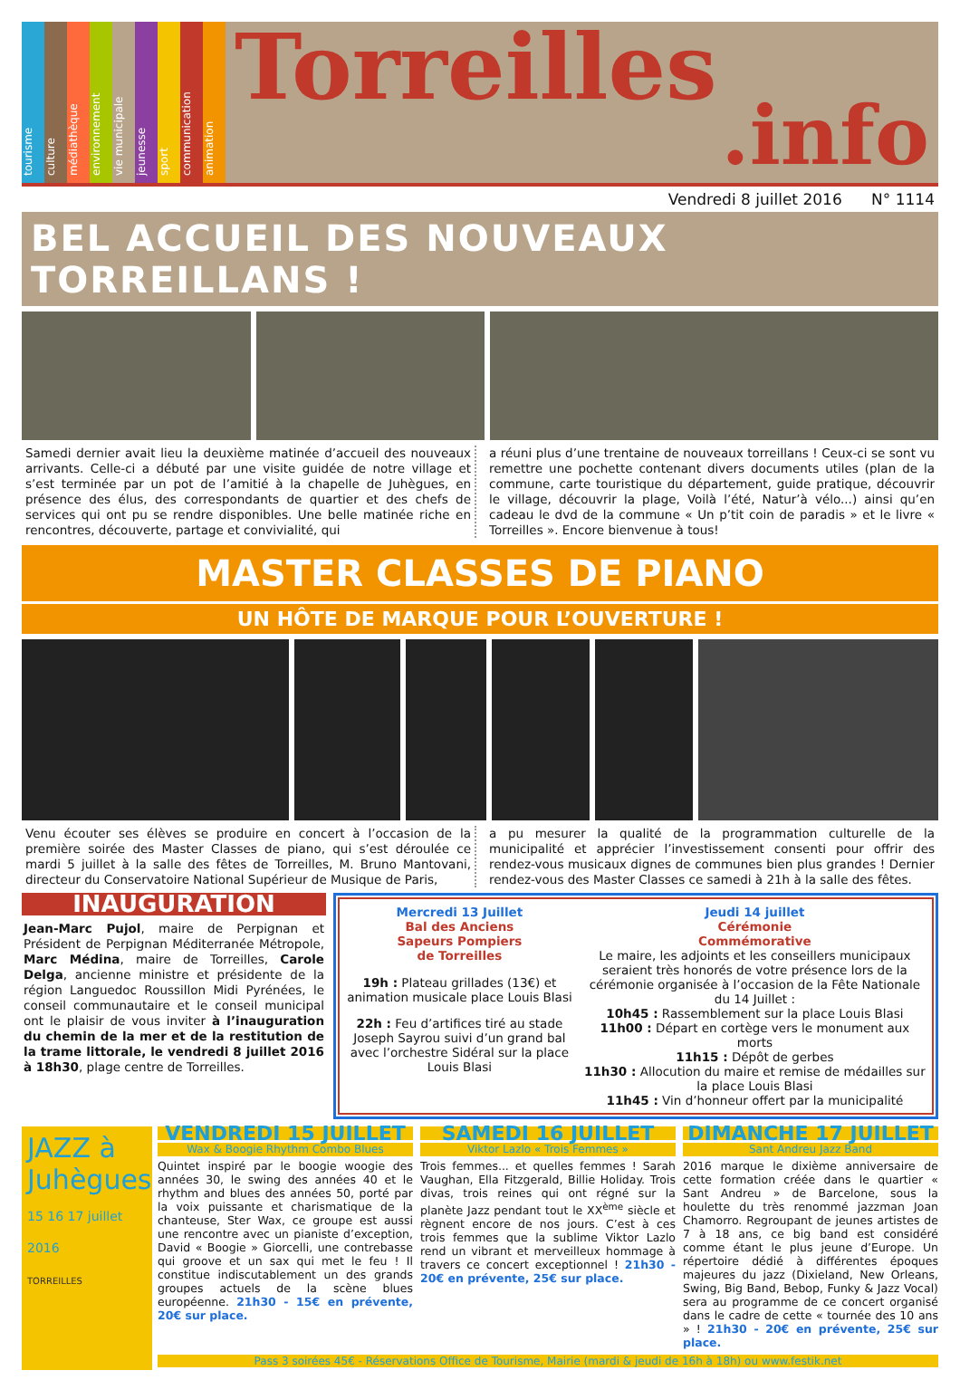tourisme
culture
médiathèque
environnement
vie municipale
jeunesse
sport
communication
animation
Torreilles.info
Vendredi 8 juillet 2016 N° 1114
BEL ACCUEIL DES NOUVEAUX TORREILLANS !
Samedi dernier avait lieu la deuxième matinée d’accueil des nouveaux arrivants. Celle-ci a débuté par une visite guidée de notre village et s’est terminée par un pot de l’amitié à la chapelle de Juhègues, en présence des élus, des correspondants de quartier et des chefs de services qui ont pu se rendre disponibles. Une belle matinée riche en rencontres, découverte, partage et convivialité, qui
a réuni plus d’une trentaine de nouveaux torreillans ! Ceux-ci se sont vu remettre une pochette contenant divers documents utiles (plan de la commune, carte touristique du département, guide pratique, découvrir le village, découvrir la plage, Voilà l’été, Natur’à vélo...) ainsi qu’en cadeau le dvd de la commune « Un p’tit coin de paradis » et le livre « Torreilles ». Encore bienvenue à tous!
MASTER CLASSES DE PIANO
UN HÔTE DE MARQUE POUR L’OUVERTURE !
Venu écouter ses élèves se produire en concert à l’occasion de la première soirée des Master Classes de piano, qui s’est déroulée ce mardi 5 juillet à la salle des fêtes de Torreilles, M. Bruno Mantovani, directeur du Conservatoire National Supérieur de Musique de Paris,
a pu mesurer la qualité de la programmation culturelle de la municipalité et apprécier l’investissement consenti pour offrir des rendez-vous musicaux dignes de communes bien plus grandes ! Dernier rendez-vous des Master Classes ce samedi à 21h à la salle des fêtes.
INAUGURATION
Jean-Marc Pujol, maire de Perpignan et Président de Perpignan Méditerranée Métropole, Marc Médina, maire de Torreilles, Carole Delga, ancienne ministre et présidente de la région Languedoc Roussillon Midi Pyrénées, le conseil communautaire et le conseil municipal ont le plaisir de vous inviter à l’inauguration du chemin de la mer et de la restitution de la trame littorale, le vendredi 8 juillet 2016 à 18h30, plage centre de Torreilles.
Mercredi 13 Juillet
Bal des Anciens
Sapeurs Pompiers
de Torreilles
19h : Plateau grillades (13€) et animation musicale place Louis Blasi
22h : Feu d’artifices tiré au stade Joseph Sayrou suivi d’un grand bal avec l’orchestre Sidéral sur la place Louis Blasi
Jeudi 14 juillet
Cérémonie
Commémorative
Le maire, les adjoints et les conseillers municipaux seraient très honorés de votre présence lors de la cérémonie organisée à l’occasion de la Fête Nationale du 14 Juillet :
10h45 : Rassemblement sur la place Louis Blasi
11h00 : Départ en cortège vers le monument aux morts
11h15 : Dépôt de gerbes
11h30 : Allocution du maire et remise de médailles sur la place Louis Blasi
11h45 : Vin d’honneur offert par la municipalité
JAZZ à Juhègues
15 16 17 juillet 2016
TORREILLES
VENDREDI 15 JUILLET
Wax & Boogie Rhythm Combo Blues
Quintet inspiré par le boogie woogie des années 30, le swing des années 40 et le rhythm and blues des années 50, porté par la voix puissante et charismatique de la chanteuse, Ster Wax, ce groupe est aussi une rencontre avec un pianiste d’exception, David « Boogie » Giorcelli, une contrebasse qui groove et un sax qui met le feu ! Il constitue indiscutablement un des grands groupes actuels de la scène blues européenne. 21h30 - 15€ en prévente, 20€ sur place.
SAMEDI 16 JUILLET
Viktor Lazlo « Trois Femmes »
Trois femmes... et quelles femmes ! Sarah Vaughan, Ella Fitzgerald, Billie Holiday. Trois divas, trois reines qui ont régné sur la planète Jazz pendant tout le XX<sup>ème</sup> siècle et règnent encore de nos jours. C’est à ces trois femmes que la sublime Viktor Lazlo rend un vibrant et merveilleux hommage à travers ce concert exceptionnel ! 21h30 - 20€ en prévente, 25€ sur place.
DIMANCHE 17 JUILLET
Sant Andreu Jazz Band
2016 marque le dixième anniversaire de cette formation créée dans le quartier « Sant Andreu » de Barcelone, sous la houlette du très renommé jazzman Joan Chamorro. Regroupant de jeunes artistes de 7 à 18 ans, ce big band est considéré comme étant le plus jeune d’Europe. Un répertoire dédié à différentes époques majeures du jazz (Dixieland, New Orleans, Swing, Big Band, Bebop, Funky & Jazz Vocal) sera au programme de ce concert organisé dans le cadre de cette « tournée des 10 ans » ! 21h30 - 20€ en prévente, 25€ sur place.
Pass 3 soirées 45€ - Réservations Office de Tourisme, Mairie (mardi & jeudi de 16h à 18h) ou www.festik.net